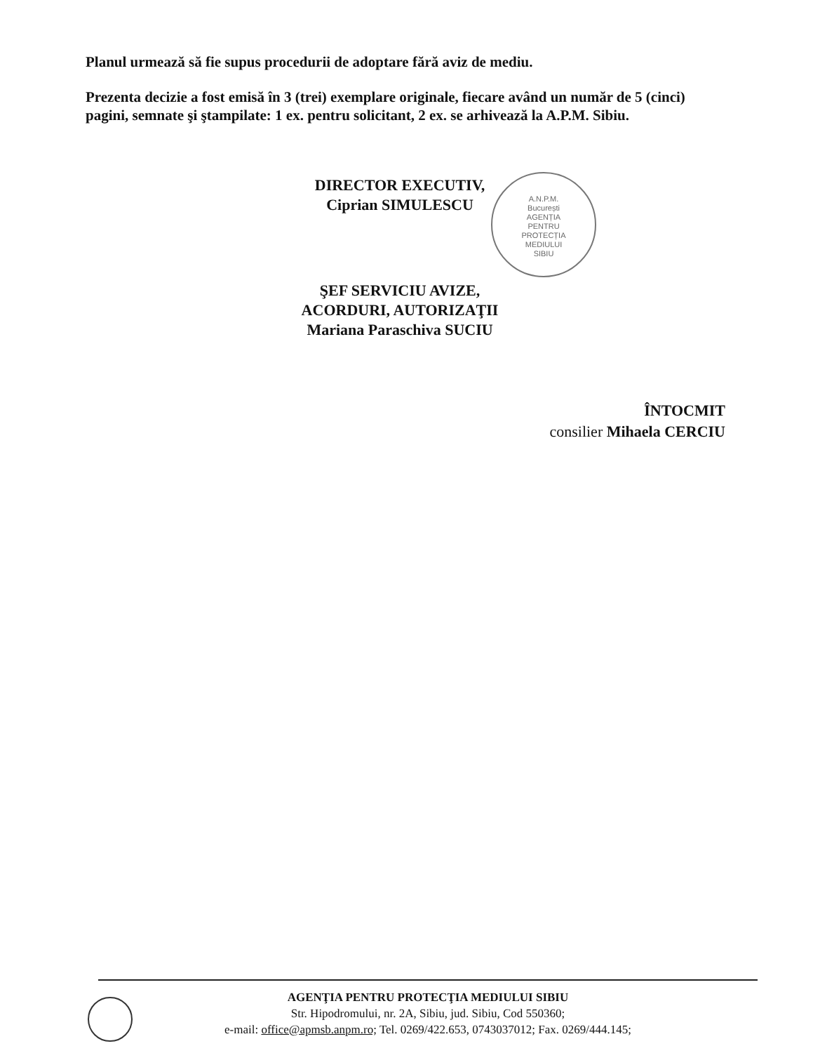Planul urmează să fie supus procedurii de adoptare fără aviz de mediu.
Prezenta decizie a fost emisă în 3 (trei) exemplare originale, fiecare având un număr de 5 (cinci) pagini, semnate şi ştampilate: 1 ex. pentru solicitant, 2 ex. se arhivează la A.P.M. Sibiu.
DIRECTOR EXECUTIV,
Ciprian SIMULESCU
A.N.P.M.
București
AGENȚIA
PENTRU
PROTECȚIA
MEDIULUI
SIBIU
ŞEF SERVICIU AVIZE,
ACORDURI, AUTORIZAŢII
Mariana Paraschiva SUCIU
ÎNTOCMIT
consilier Mihaela CERCIU
AGENŢIA PENTRU PROTECŢIA MEDIULUI SIBIU
Str. Hipodromului, nr. 2A, Sibiu, jud. Sibiu, Cod 550360;
e-mail: office@apmsb.anpm.ro; Tel. 0269/422.653, 0743037012; Fax. 0269/444.145;